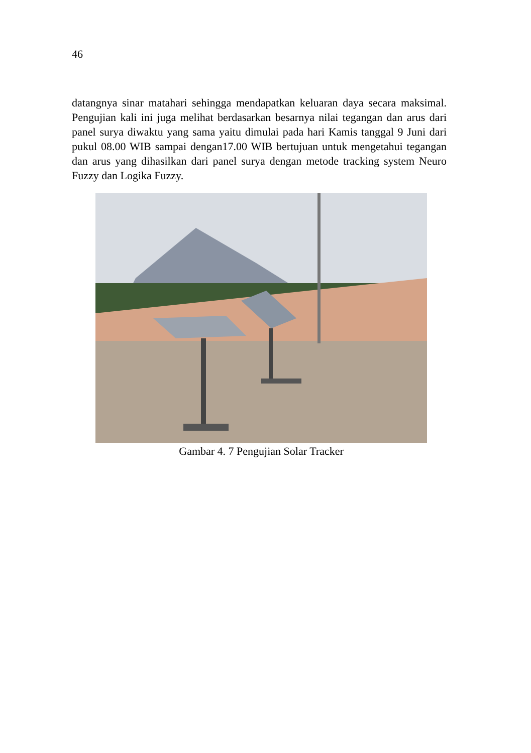46
datangnya sinar matahari sehingga mendapatkan keluaran daya secara maksimal. Pengujian kali ini juga melihat berdasarkan besarnya nilai tegangan dan arus dari panel surya diwaktu yang sama yaitu dimulai pada hari Kamis tanggal 9 Juni dari pukul 08.00 WIB sampai dengan17.00 WIB bertujuan untuk mengetahui tegangan dan arus yang dihasilkan dari panel surya dengan metode tracking system Neuro Fuzzy dan Logika Fuzzy.
Gambar 4. 7 Pengujian Solar Tracker